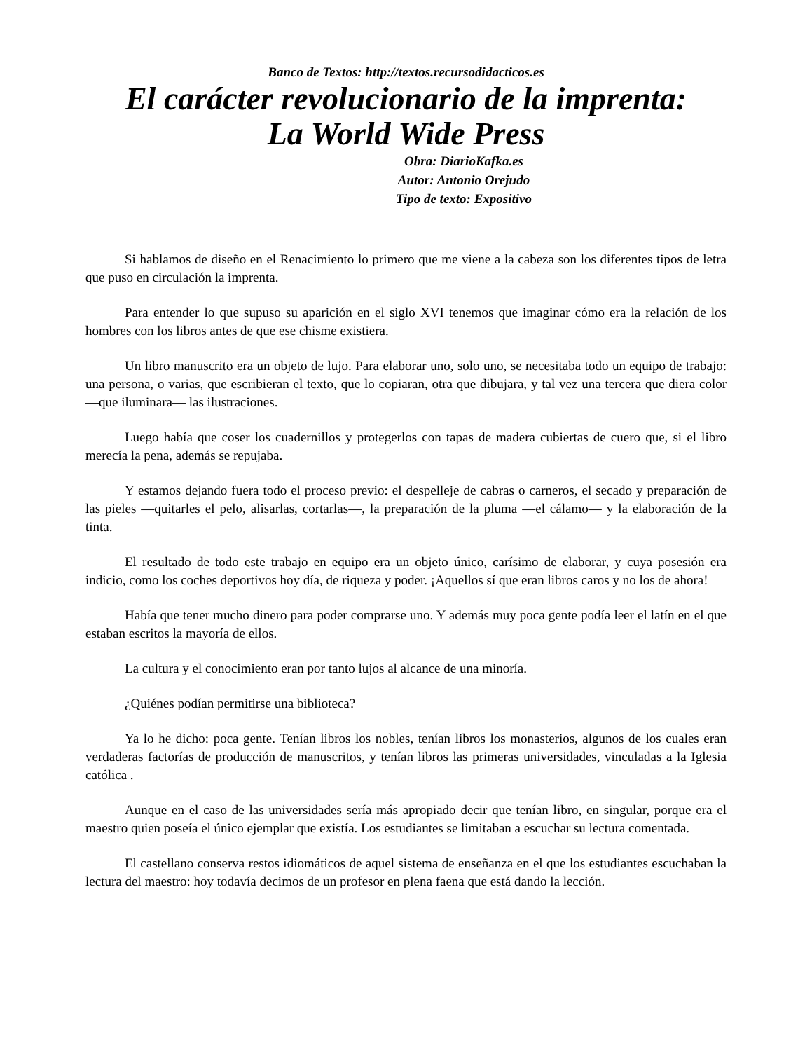Banco de Textos: http://textos.recursodidacticos.es
El carácter revolucionario de la imprenta:
La World Wide Press
Obra: DiarioKafka.es
Autor: Antonio Orejudo
Tipo de texto: Expositivo
Si hablamos de diseño en el Renacimiento lo primero que me viene a la cabeza son los diferentes tipos de letra que puso en circulación la imprenta.
Para entender lo que supuso su aparición en el siglo XVI tenemos que imaginar cómo era la relación de los hombres con los libros antes de que ese chisme existiera.
Un libro manuscrito era un objeto de lujo. Para elaborar uno, solo uno, se necesitaba todo un equipo de trabajo: una persona, o varias, que escribieran el texto, que lo copiaran, otra que dibujara, y tal vez una tercera que diera color —que iluminara— las ilustraciones.
Luego había que coser los cuadernillos y protegerlos con tapas de madera cubiertas de cuero que, si el libro merecía la pena, además se repujaba.
Y estamos dejando fuera todo el proceso previo: el despelleje de cabras o carneros, el secado y preparación de las pieles —quitarles el pelo, alisarlas, cortarlas—, la preparación de la pluma —el cálamo— y la elaboración de la tinta.
El resultado de todo este trabajo en equipo era un objeto único, carísimo de elaborar, y cuya posesión era indicio, como los coches deportivos hoy día, de riqueza y poder. ¡Aquellos sí que eran libros caros y no los de ahora!
Había que tener mucho dinero para poder comprarse uno. Y además muy poca gente podía leer el latín en el que estaban escritos la mayoría de ellos.
La cultura y el conocimiento eran por tanto lujos al alcance de una minoría.
¿Quiénes podían permitirse una biblioteca?
Ya lo he dicho: poca gente. Tenían libros los nobles, tenían libros los monasterios, algunos de los cuales eran verdaderas factorías de producción de manuscritos, y tenían libros las primeras universidades, vinculadas a la Iglesia católica .
Aunque en el caso de las universidades sería más apropiado decir que tenían libro, en singular, porque era el maestro quien poseía el único ejemplar que existía. Los estudiantes se limitaban a escuchar su lectura comentada.
El castellano conserva restos idiomáticos de aquel sistema de enseñanza en el que los estudiantes escuchaban la lectura del maestro: hoy todavía decimos de un profesor en plena faena que está dando la lección.